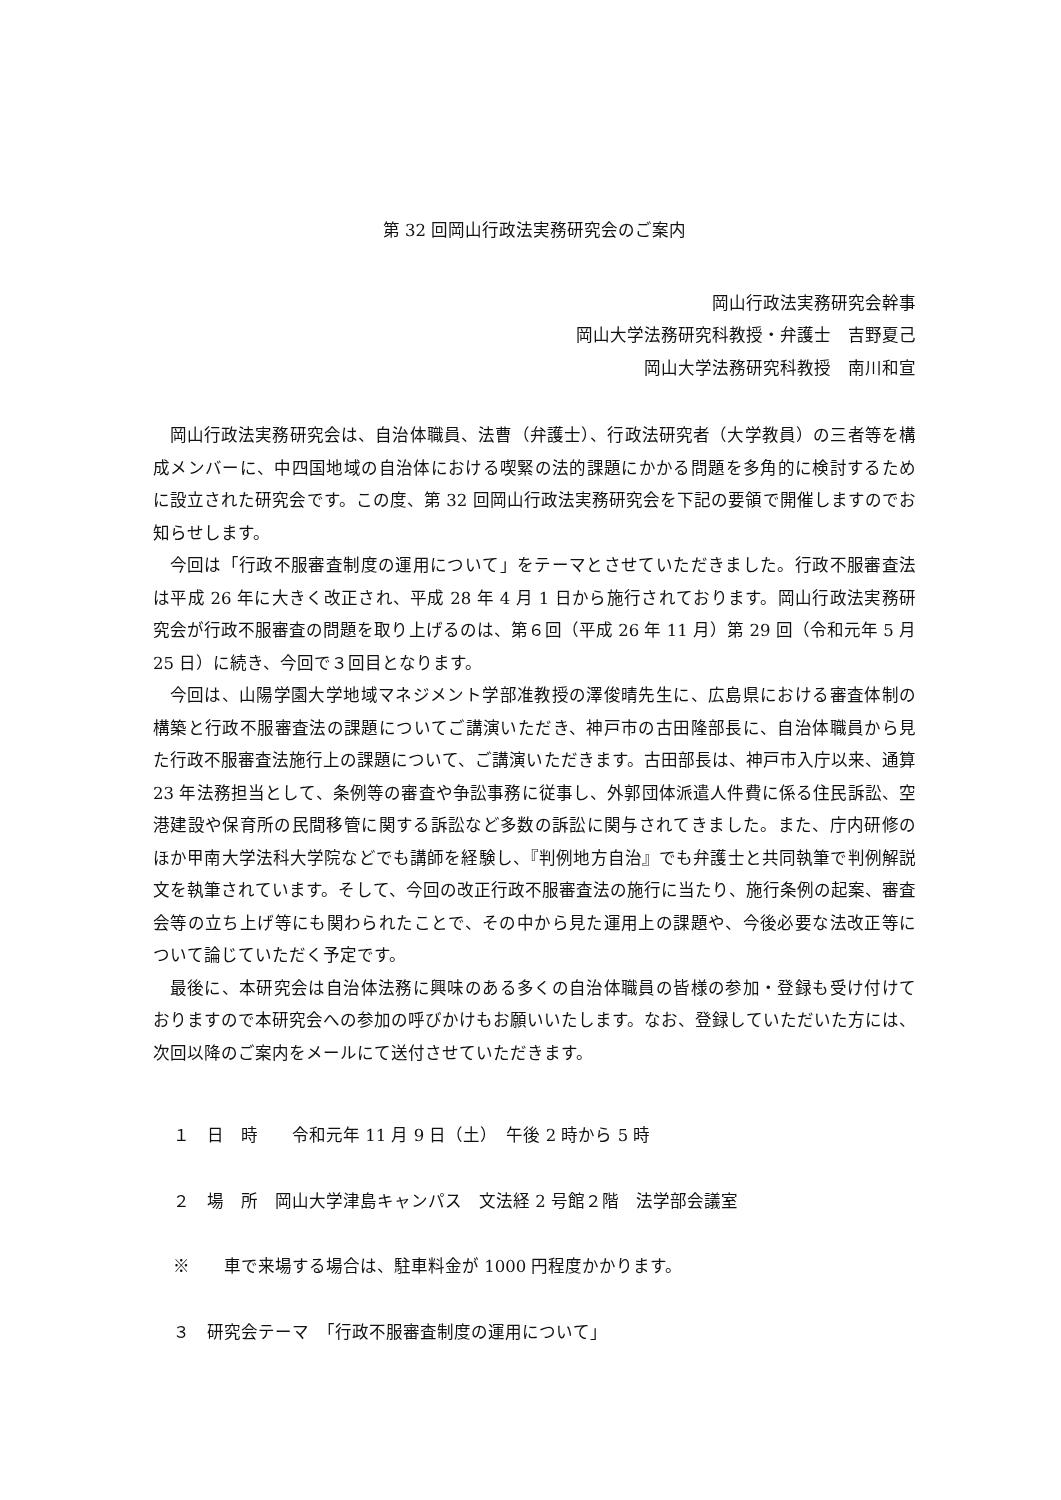第 32 回岡山行政法実務研究会のご案内
岡山行政法実務研究会幹事
岡山大学法務研究科教授・弁護士　吉野夏己
岡山大学法務研究科教授　南川和宣
岡山行政法実務研究会は、自治体職員、法曹（弁護士）、行政法研究者（大学教員）の三者等を構成メンバーに、中四国地域の自治体における喫緊の法的課題にかかる問題を多角的に検討するために設立された研究会です。この度、第 32 回岡山行政法実務研究会を下記の要領で開催しますのでお知らせします。
今回は「行政不服審査制度の運用について」をテーマとさせていただきました。行政不服審査法は平成 26 年に大きく改正され、平成 28 年 4 月 1 日から施行されております。岡山行政法実務研究会が行政不服審査の問題を取り上げるのは、第６回（平成 26 年 11 月）第 29 回（令和元年 5 月 25 日）に続き、今回で３回目となります。
今回は、山陽学園大学地域マネジメント学部准教授の澤俊晴先生に、広島県における審査体制の構築と行政不服審査法の課題についてご講演いただき、神戸市の古田隆部長に、自治体職員から見た行政不服審査法施行上の課題について、ご講演いただきます。古田部長は、神戸市入庁以来、通算 23 年法務担当として、条例等の審査や争訟事務に従事し、外郭団体派遣人件費に係る住民訴訟、空港建設や保育所の民間移管に関する訴訟など多数の訴訟に関与されてきました。また、庁内研修のほか甲南大学法科大学院などでも講師を経験し、『判例地方自治』でも弁護士と共同執筆で判例解説文を執筆されています。そして、今回の改正行政不服審査法の施行に当たり、施行条例の起案、審査会等の立ち上げ等にも関わられたことで、その中から見た運用上の課題や、今後必要な法改正等について論じていただく予定です。
最後に、本研究会は自治体法務に興味のある多くの自治体職員の皆様の参加・登録も受け付けておりますので本研究会への参加の呼びかけもお願いいたします。なお、登録していただいた方には、次回以降のご案内をメールにて送付させていただきます。
１　日　時　　令和元年 11 月 9 日（土）　午後 2 時から 5 時
２　場　所　岡山大学津島キャンパス　文法経 2 号館２階　法学部会議室
※　　車で来場する場合は、駐車料金が 1000 円程度かかります。
３　研究会テーマ　「行政不服審査制度の運用について」